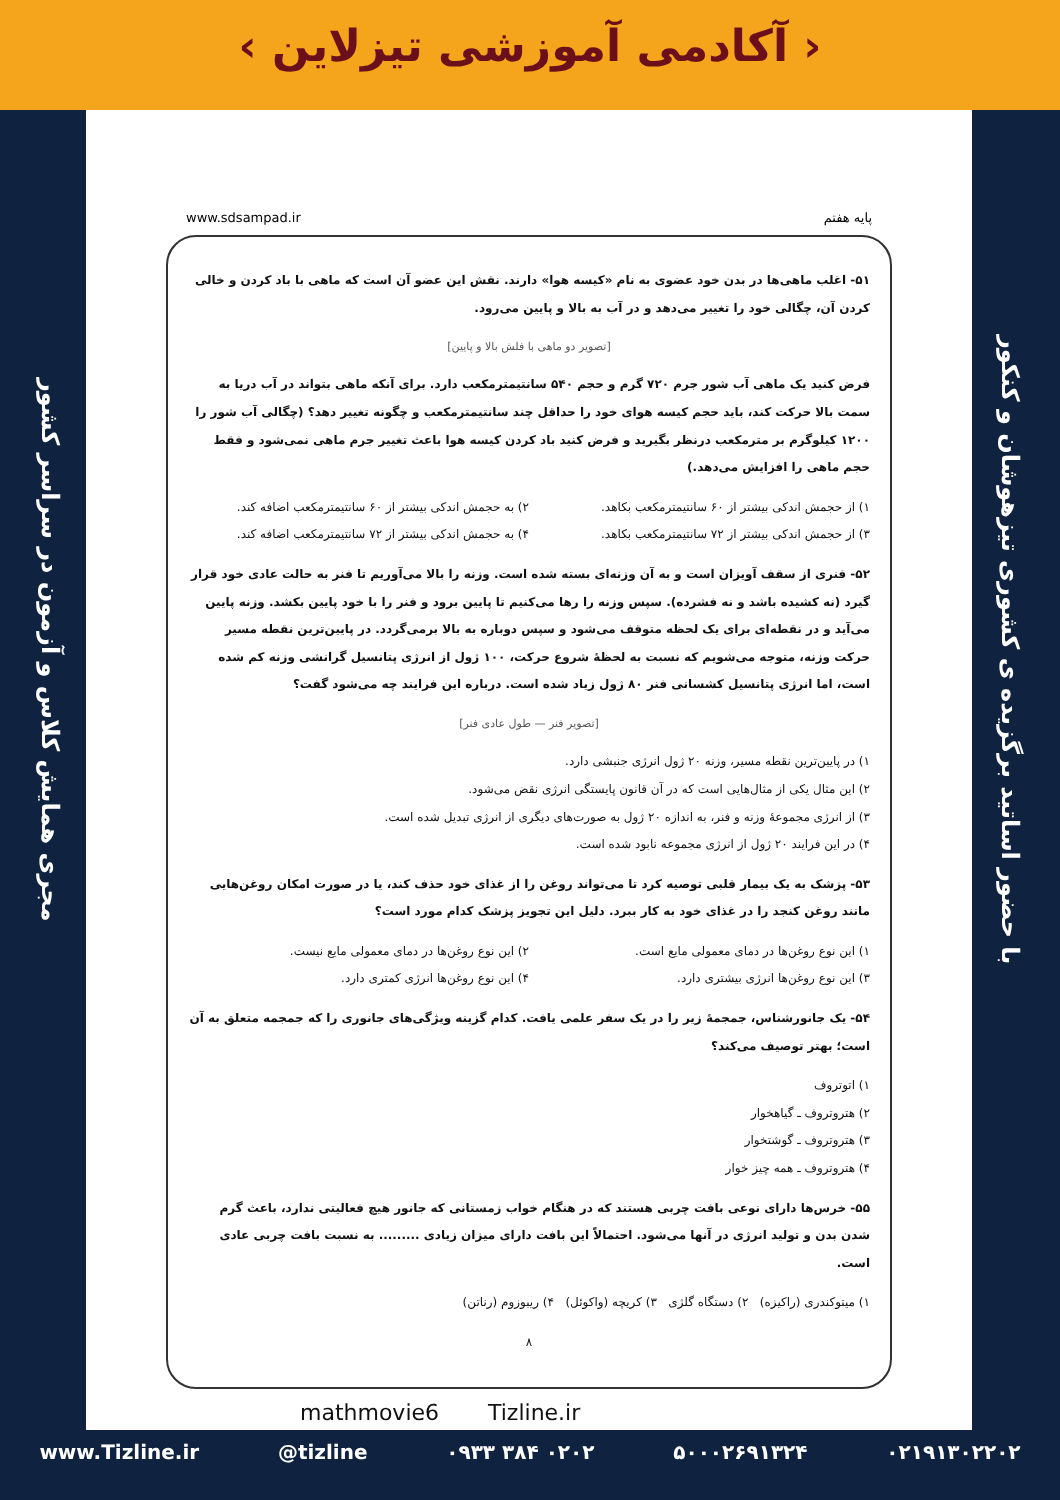‹ آکادمی آموزشی تیزلاین ›
مجری همایش کلاس و آزمون در سراسر کشور
با حضور اساتید برگزیده ی کشوری تیزهوشان و کنکور
پایه هفتم www.sdsampad.ir
۵۱- اغلب ماهی‌ها در بدن خود عضوی به نام «کیسه هوا» دارند. نقش این عضو آن است که ماهی با باد کردن و خالی کردن آن، چگالی خود را تغییر می‌دهد و در آب به بالا و پایین می‌رود.
[تصویر دو ماهی با فلش بالا و پایین]
فرض کنید یک ماهی آب شور جرم ۷۲۰ گرم و حجم ۵۴۰ سانتیمترمکعب دارد. برای آنکه ماهی بتواند در آب دریا به سمت بالا حرکت کند، باید حجم کیسه هوای خود را حداقل چند سانتیمترمکعب و چگونه تغییر دهد؟ (چگالی آب شور را ۱۲۰۰ کیلوگرم بر مترمکعب درنظر بگیرید و فرض کنید باد کردن کیسه هوا باعث تغییر جرم ماهی نمی‌شود و فقط حجم ماهی را افزایش می‌دهد.)
۱) از حجمش اندکی بیشتر از ۶۰ سانتیمترمکعب بکاهد. ۲) به حجمش اندکی بیشتر از ۶۰ سانتیمترمکعب اضافه کند. ۳) از حجمش اندکی بیشتر از ۷۲ سانتیمترمکعب بکاهد. ۴) به حجمش اندکی بیشتر از ۷۲ سانتیمترمکعب اضافه کند.
۵۲- فنری از سقف آویزان است و به آن وزنه‌ای بسته شده است. وزنه را بالا می‌آوریم تا فنر به حالت عادی خود قرار گیرد (نه کشیده باشد و نه فشرده). سپس وزنه را رها می‌کنیم تا پایین برود و فنر را با خود پایین بکشد. وزنه پایین می‌آید و در نقطه‌ای برای یک لحظه متوقف می‌شود و سپس دوباره به بالا برمی‌گردد. در پایین‌ترین نقطه مسیر حرکت وزنه، متوجه می‌شویم که نسبت به لحظهٔ شروع حرکت، ۱۰۰ ژول از انرژی پتانسیل گرانشی وزنه کم شده است، اما انرژی پتانسیل کشسانی فنر ۸۰ ژول زیاد شده است. درباره این فرایند چه می‌شود گفت؟
[تصویر فنر — طول عادی فنر]
۱) در پایین‌ترین نقطه مسیر، وزنه ۲۰ ژول انرژی جنبشی دارد.
۲) این مثال یکی از مثال‌هایی است که در آن قانون پایستگی انرژی نقض می‌شود.
۳) از انرژی مجموعهٔ وزنه و فنر، به اندازه ۲۰ ژول به صورت‌های دیگری از انرژی تبدیل شده است.
۴) در این فرایند ۲۰ ژول از انرژی مجموعه نابود شده است.
۵۳- پزشک به یک بیمار قلبی توصیه کرد تا می‌تواند روغن را از غذای خود حذف کند، یا در صورت امکان روغن‌هایی مانند روغن کنجد را در غذای خود به کار ببرد. دلیل این تجویز پزشک کدام مورد است؟
۱) این نوع روغن‌ها در دمای معمولی مایع است. ۲) این نوع روغن‌ها در دمای معمولی مایع نیست. ۳) این نوع روغن‌ها انرژی بیشتری دارد. ۴) این نوع روغن‌ها انرژی کمتری دارد.
۵۴- یک جانورشناس، جمجمهٔ زیر را در یک سفر علمی یافت. کدام گزینه ویژگی‌های جانوری را که جمجمه متعلق به آن است؛ بهتر توصیف می‌کند؟
۱) اتوتروف
۲) هتروتروف ـ گیاهخوار
۳) هتروتروف ـ گوشتخوار
۴) هتروتروف ـ همه چیز خوار
۵۵- خرس‌ها دارای نوعی بافت چربی هستند که در هنگام خواب زمستانی که جانور هیچ فعالیتی ندارد، باعث گرم شدن بدن و تولید انرژی در آنها می‌شود. احتمالاً این بافت دارای میزان زیادی ......... به نسبت بافت چربی عادی است.
۱) میتوکندری (راکیزه) ۲) دستگاه گلژی ۳) کریچه (واکوئل) ۴) ریبوزوم (رناتن)
۸
mathmovie6 Tizline.ir
www.Tizline.ir @tizline ۰۹۳۳ ۳۸۴ ۰۲۰۲ ۵۰۰۰۲۶۹۱۳۲۴ ۰۲۱۹۱۳۰۲۲۰۲